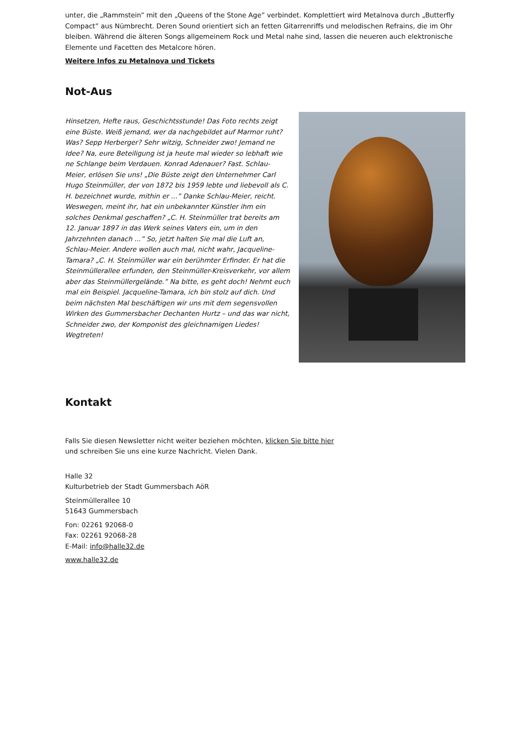unter, die „Rammstein” mit den „Queens of the Stone Age” verbindet. Komplettiert wird Metalnova durch „Butterfly Compact” aus Nümbrecht. Deren Sound orientiert sich an fetten Gitarrenriffs und melodischen Refrains, die im Ohr bleiben. Während die älteren Songs allgemeinem Rock und Metal nahe sind, lassen die neueren auch elektronische Elemente und Facetten des Metalcore hören.
Weitere Infos zu Metalnova und Tickets
Not-Aus
Hinsetzen, Hefte raus, Geschichtsstunde! Das Foto rechts zeigt eine Büste. Weiß jemand, wer da nachgebildet auf Marmor ruht? Was? Sepp Herberger? Sehr witzig, Schneider zwo! Jemand ne Idee? Na, eure Beteiligung ist ja heute mal wieder so lebhaft wie ne Schlange beim Verdauen. Konrad Adenauer? Fast. Schlau-Meier, erlösen Sie uns! „Die Büste zeigt den Unternehmer Carl Hugo Steinmüller, der von 1872 bis 1959 lebte und liebevoll als C. H. bezeichnet wurde, mithin er ...” Danke Schlau-Meier, reicht. Weswegen, meint ihr, hat ein unbekannter Künstler ihm ein solches Denkmal geschaffen? „C. H. Steinmüller trat bereits am 12. Januar 1897 in das Werk seines Vaters ein, um in den Jahrzehnten danach ...” So, jetzt halten Sie mal die Luft an, Schlau-Meier. Andere wollen auch mal, nicht wahr, Jacqueline-Tamara? „C. H. Steinmüller war ein berühmter Erfinder. Er hat die Steinmüllerallee erfunden, den Steinmüller-Kreisverkehr, vor allem aber das Steinmüllergelände.” Na bitte, es geht doch! Nehmt euch mal ein Beispiel. Jacqueline-Tamara, ich bin stolz auf dich. Und beim nächsten Mal beschäftigen wir uns mit dem segensvollen Wirken des Gummersbacher Dechanten Hurtz – und das war nicht, Schneider zwo, der Komponist des gleichnamigen Liedes! Wegtreten!
Kontakt
Falls Sie diesen Newsletter nicht weiter beziehen möchten, klicken Sie bitte hier und schreiben Sie uns eine kurze Nachricht. Vielen Dank.
Halle 32
Kulturbetrieb der Stadt Gummersbach AöR
Steinmüllerallee 10
51643 Gummersbach
Fon: 02261 92068-0
Fax: 02261 92068-28
E-Mail: info@halle32.de
www.halle32.de